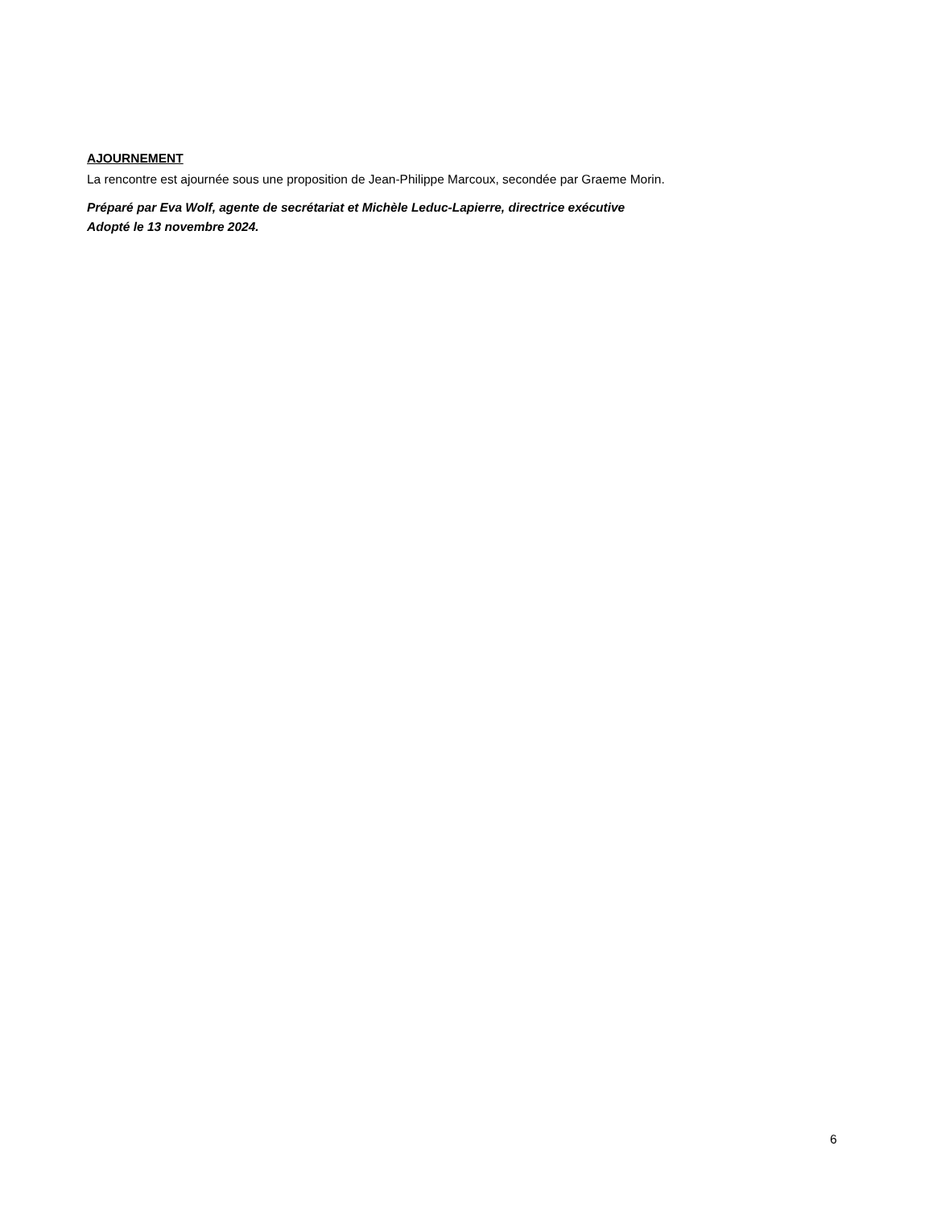AJOURNEMENT
La rencontre est ajournée sous une proposition de Jean-Philippe Marcoux, secondée par Graeme Morin.
Préparé par Eva Wolf, agente de secrétariat et Michèle Leduc-Lapierre, directrice exécutive
Adopté le 13 novembre 2024.
6